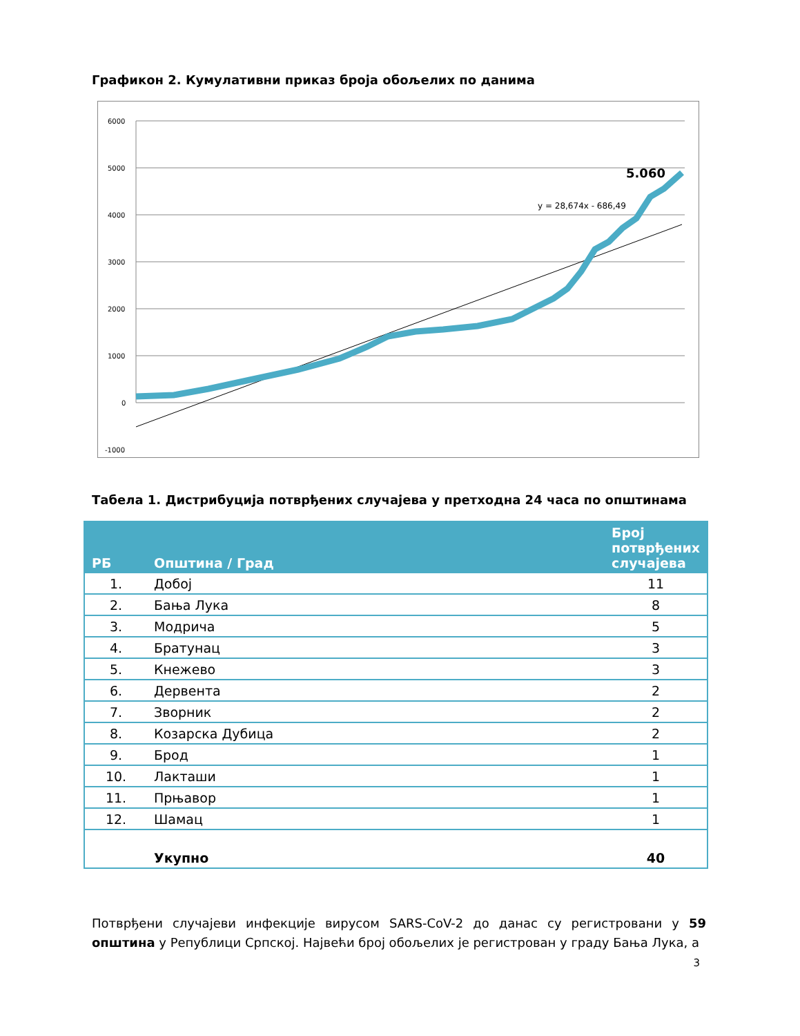Графикон 2. Кумулативни приказ броја обољелих по данима
6000
5000
4000
3000
2000
1000
0
-1000
5.060
y = 28,674x - 686,49
Табела 1. Дистрибуција потврђених случајева у претходна 24 часа по општинама
| РБ | Општина / Град | Број потврђених случајева |
| --- | --- | --- |
| 1. | Добој | 11 |
| 2. | Бања Лука | 8 |
| 3. | Модрича | 5 |
| 4. | Братунац | 3 |
| 5. | Кнежево | 3 |
| 6. | Дервента | 2 |
| 7. | Зворник | 2 |
| 8. | Козарска Дубица | 2 |
| 9. | Брод | 1 |
| 10. | Лакташи | 1 |
| 11. | Прњавор | 1 |
| 12. | Шамац | 1 |
| | Укупно | 40 |
Потврђени случајеви инфекције вирусом SARS-CoV-2 до данас су регистровани у 59 општина у Републици Српској. Највећи број обољелих је регистрован у граду Бања Лука, а
3